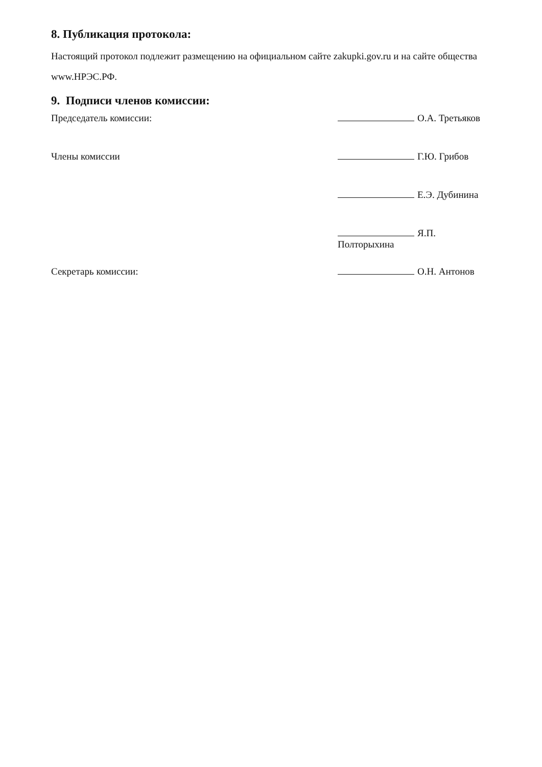8. Публикация протокола:
Настоящий протокол подлежит размещению на официальном сайте zakupki.gov.ru и на сайте общества www.НРЭС.РФ.
9. Подписи членов комиссии:
Председатель комиссии: О.А. Третьяков
Члены комиссии Г.Ю. Грибов
Е.Э. Дубинина
Я.П. Полторыхина
Секретарь комиссии: О.Н. Антонов